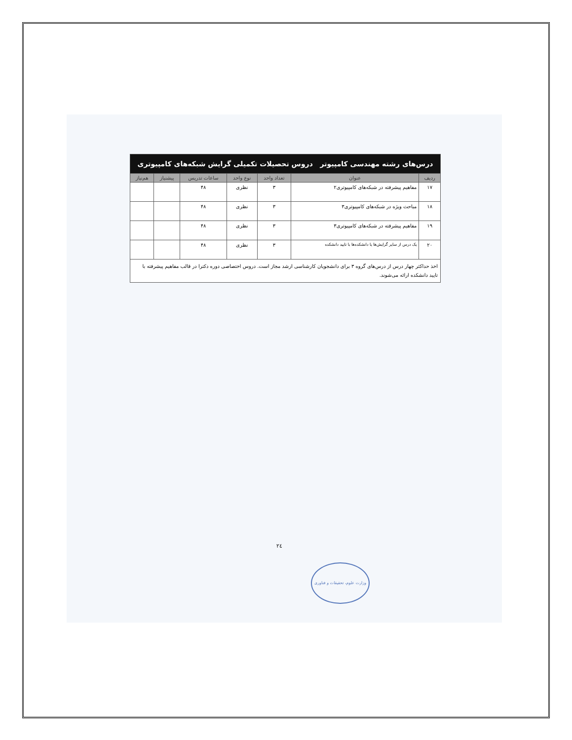| درس‌های رشته مهندسی کامپیوتر دروس تحصیلات تکمیلی گرایش شبکه‌های کامپیوتری | | | | | | |
| ردیف | عنوان | تعداد واحد | نوع واحد | ساعات تدریس | پیشنیاز | هم‌نیاز |
| ۱۷ | مفاهیم پیشرفته در شبکه‌های کامپیوتری۲ | ۳ | نظری | ۴۸ | | |
| ۱۸ | مباحث ویژه در شبکه‌های کامپیوتری۳ | ۳ | نظری | ۴۸ | | |
| ۱۹ | مفاهیم پیشرفته در شبکه‌های کامپیوتری۳ | ۳ | نظری | ۴۸ | | |
| ۲۰ | یک درس از سایر گرایش‌ها یا دانشکده‌ها با تایید دانشکده | ۳ | نظری | ۴۸ | | |
| اخذ حداکثر چهار درس از درس‌های گروه ۳ برای دانشجویان کارشناسی ارشد مجاز است. دروس اختصاصی دوره دکترا در قالب مفاهیم پیشرفته با تایید دانشکده ارائه می‌شوند. | | | | | | |
۲٤
وزارت علوم، تحقیقات و فناوری